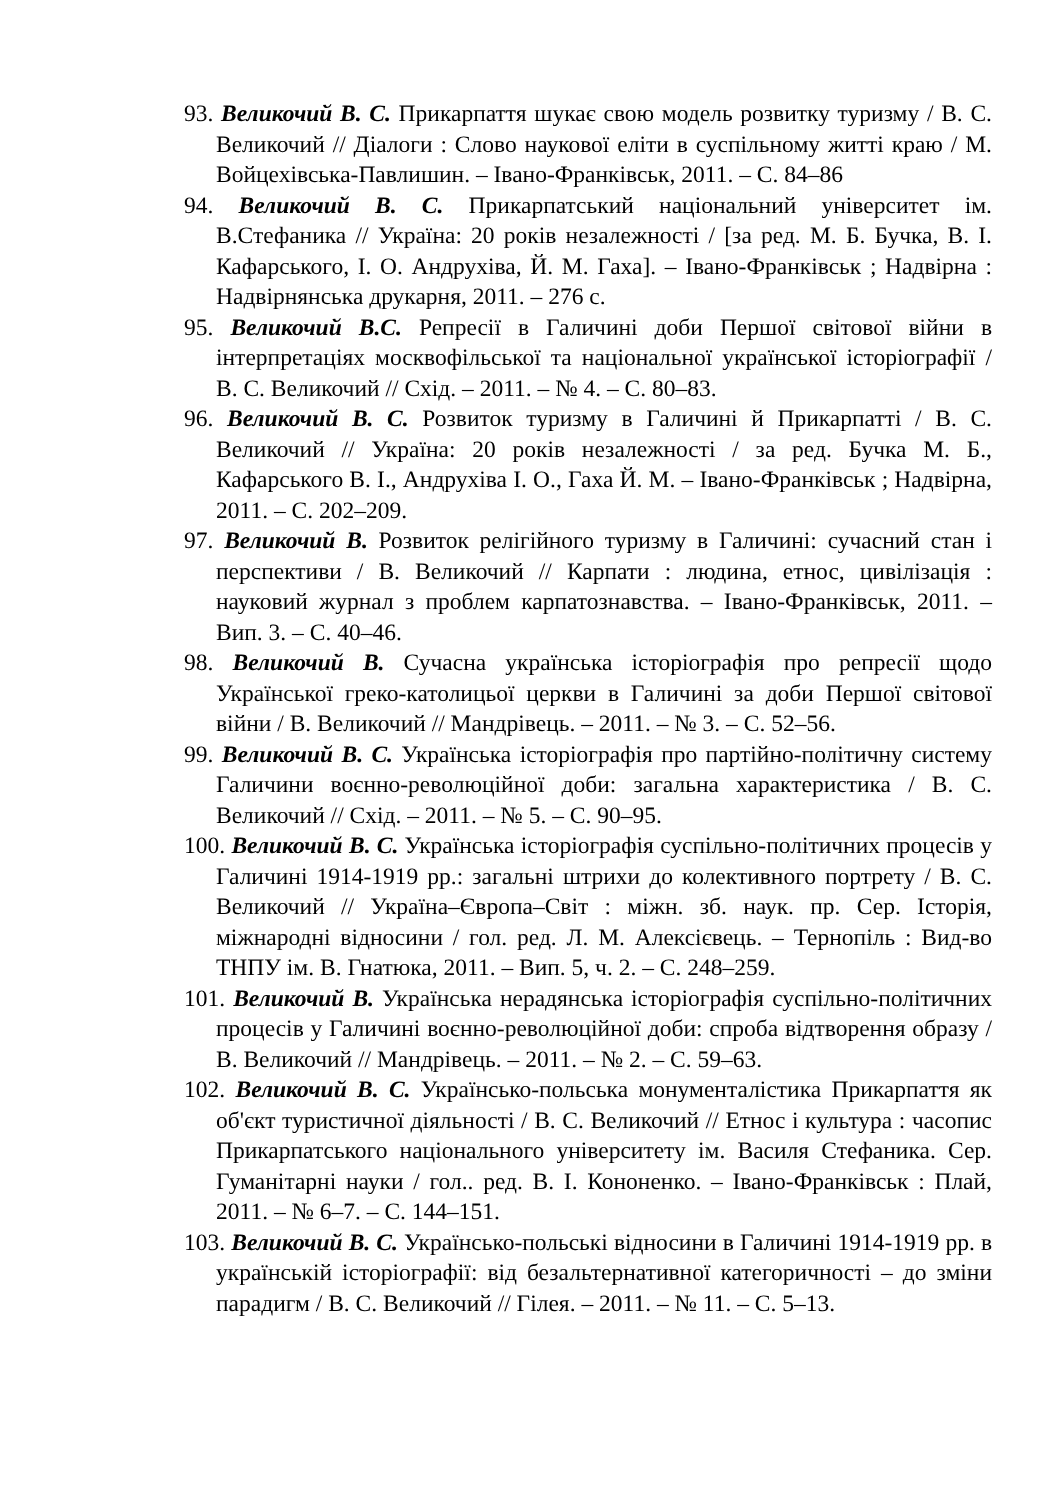93. Великочий В. С. Прикарпаття шукає свою модель розвитку туризму / В. С. Великочий // Діалоги : Слово наукової еліти в суспільному житті краю / М. Войцехівська-Павлишин. – Івано-Франківськ, 2011. – С. 84–86
94. Великочий В. С. Прикарпатський національний університет ім. В.Стефаника // Україна: 20 років незалежності / [за ред. М. Б. Бучка, В. І. Кафарського, І. О. Андрухіва, Й. М. Гаха]. – Івано-Франківськ ; Надвірна : Надвірнянська друкарня, 2011. – 276 с.
95. Великочий В.С. Репресії в Галичині доби Першої світової війни в інтерпретаціях москвофільської та національної української історіографії / В. С. Великочий // Схід. – 2011. – № 4. – С. 80–83.
96. Великочий В. С. Розвиток туризму в Галичині й Прикарпатті / В. С. Великочий // Україна: 20 років незалежності / за ред. Бучка М. Б., Кафарського В. І., Андрухіва І. О., Гаха Й. М. – Івано-Франківськ ; Надвірна, 2011. – С. 202–209.
97. Великочий В. Розвиток релігійного туризму в Галичині: сучасний стан і перспективи / В. Великочий // Карпати : людина, етнос, цивілізація : науковий журнал з проблем карпатознавства. – Івано-Франківськ, 2011. – Вип. 3. – С. 40–46.
98. Великочий В. Сучасна українська історіографія про репресії щодо Української греко-католицьої церкви в Галичині за доби Першої світової війни / В. Великочий // Мандрівець. – 2011. – № 3. – С. 52–56.
99. Великочий В. С. Українська історіографія про партійно-політичну систему Галичини воєнно-революційної доби: загальна характеристика / В. С. Великочий // Схід. – 2011. – № 5. – С. 90–95.
100. Великочий В. С. Українська історіографія суспільно-політичних процесів у Галичині 1914-1919 рр.: загальні штрихи до колективного портрету / В. С. Великочий // Україна–Європа–Світ : міжн. зб. наук. пр. Сер. Історія, міжнародні відносини / гол. ред. Л. М. Алексієвець. – Тернопіль : Вид-во ТНПУ ім. В. Гнатюка, 2011. – Вип. 5, ч. 2. – С. 248–259.
101. Великочий В. Українська нерадянська історіографія суспільно-політичних процесів у Галичині воєнно-революційної доби: спроба відтворення образу / В. Великочий // Мандрівець. – 2011. – № 2. – С. 59–63.
102. Великочий В. С. Українсько-польська монументалістика Прикарпаття як об'єкт туристичної діяльності / В. С. Великочий // Етнос і культура : часопис Прикарпатського національного університету ім. Василя Стефаника. Сер. Гуманітарні науки / гол.. ред. В. І. Кононенко. – Івано-Франківськ : Плай, 2011. – № 6–7. – С. 144–151.
103. Великочий В. С. Українсько-польські відносини в Галичині 1914-1919 рр. в українській історіографії: від безальтернативної категоричності – до зміни парадигм / В. С. Великочий // Гілея. – 2011. – № 11. – С. 5–13.